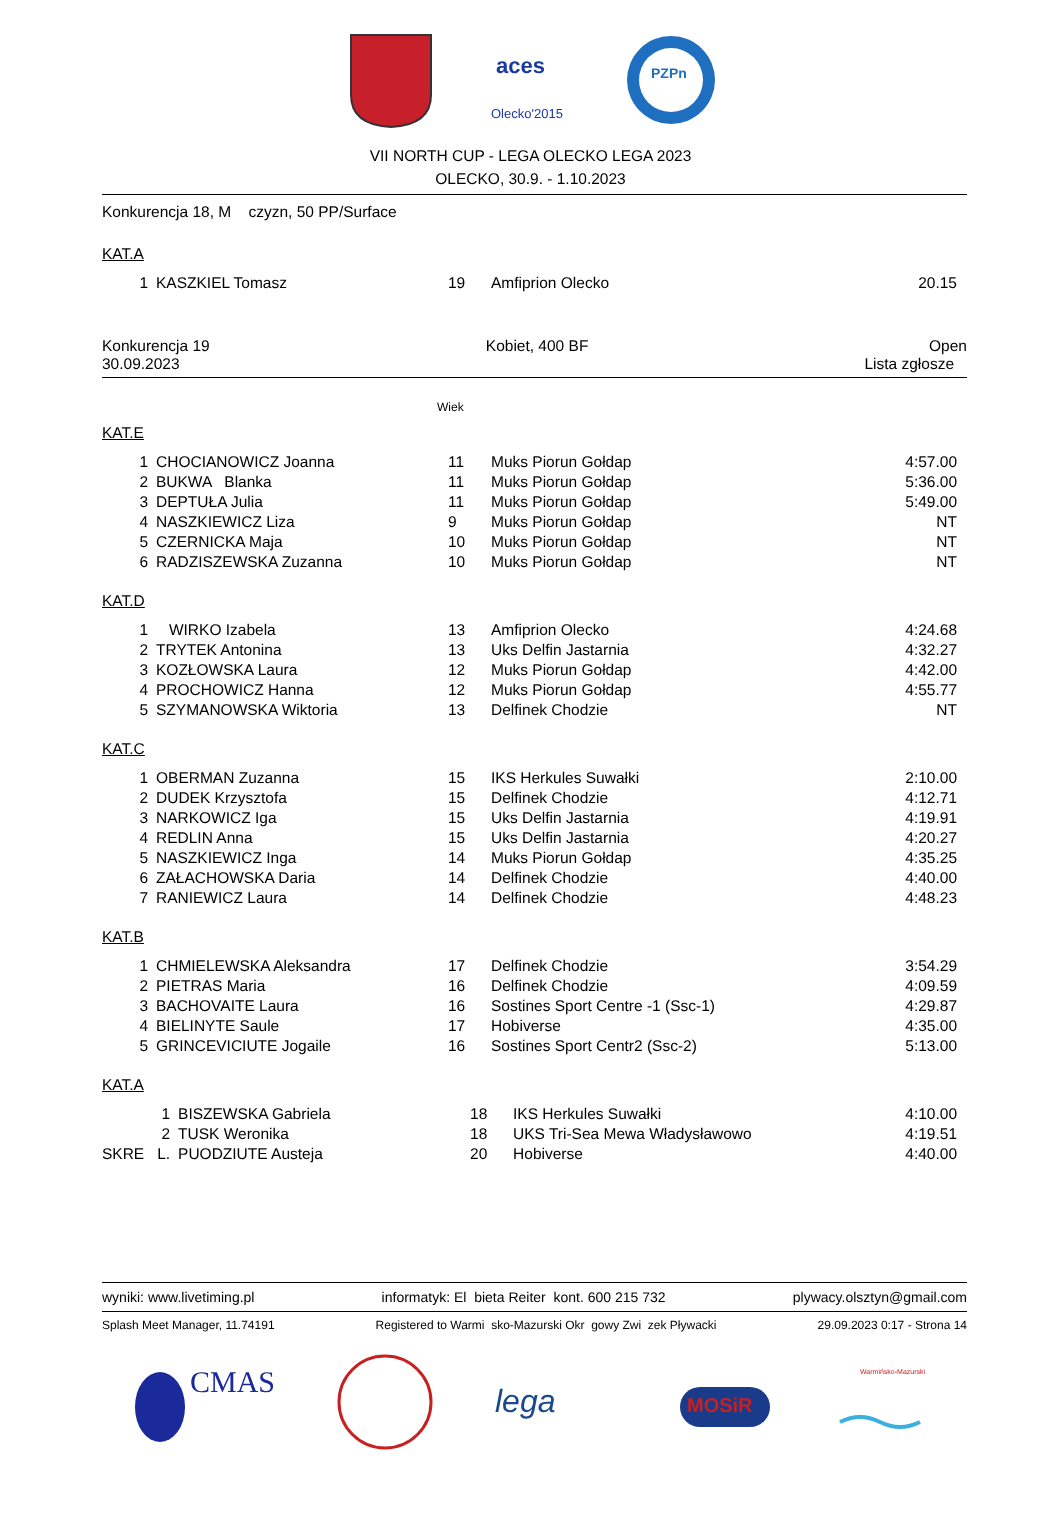aces
Olecko'2015
PZPn
VII NORTH CUP - LEGA OLECKO LEGA 2023
OLECKO, 30.9. - 1.10.2023
Konkurencja 18, M czyzn, 50 PP/Surface
KAT.A
| 1 | KASZKIEL Tomasz | 19 | Amfiprion Olecko | 20.15 |
Konkurencja 19
30.09.2023 Kobiet, 400 BF Open
Lista zgłosze
Wiek
KAT.E
| 1 | CHOCIANOWICZ Joanna | 11 | Muks Piorun Gołdap | 4:57.00 |
| 2 | BUKWA Blanka | 11 | Muks Piorun Gołdap | 5:36.00 |
| 3 | DEPTUŁA Julia | 11 | Muks Piorun Gołdap | 5:49.00 |
| 4 | NASZKIEWICZ Liza | 9 | Muks Piorun Gołdap | NT |
| 5 | CZERNICKA Maja | 10 | Muks Piorun Gołdap | NT |
| 6 | RADZISZEWSKA Zuzanna | 10 | Muks Piorun Gołdap | NT |
KAT.D
| 1 | WIRKO Izabela | 13 | Amfiprion Olecko | 4:24.68 |
| 2 | TRYTEK Antonina | 13 | Uks Delfin Jastarnia | 4:32.27 |
| 3 | KOZŁOWSKA Laura | 12 | Muks Piorun Gołdap | 4:42.00 |
| 4 | PROCHOWICZ Hanna | 12 | Muks Piorun Gołdap | 4:55.77 |
| 5 | SZYMANOWSKA Wiktoria | 13 | Delfinek Chodzie | NT |
KAT.C
| 1 | OBERMAN Zuzanna | 15 | IKS Herkules Suwałki | 2:10.00 |
| 2 | DUDEK Krzysztofa | 15 | Delfinek Chodzie | 4:12.71 |
| 3 | NARKOWICZ Iga | 15 | Uks Delfin Jastarnia | 4:19.91 |
| 4 | REDLIN Anna | 15 | Uks Delfin Jastarnia | 4:20.27 |
| 5 | NASZKIEWICZ Inga | 14 | Muks Piorun Gołdap | 4:35.25 |
| 6 | ZAŁACHOWSKA Daria | 14 | Delfinek Chodzie | 4:40.00 |
| 7 | RANIEWICZ Laura | 14 | Delfinek Chodzie | 4:48.23 |
KAT.B
| 1 | CHMIELEWSKA Aleksandra | 17 | Delfinek Chodzie | 3:54.29 |
| 2 | PIETRAS Maria | 16 | Delfinek Chodzie | 4:09.59 |
| 3 | BACHOVAITE Laura | 16 | Sostines Sport Centre -1 (Ssc-1) | 4:29.87 |
| 4 | BIELINYTE Saule | 17 | Hobiverse | 4:35.00 |
| 5 | GRINCEVICIUTE Jogaile | 16 | Sostines Sport Centr2 (Ssc-2) | 5:13.00 |
KAT.A
| 1 | BISZEWSKA Gabriela | 18 | IKS Herkules Suwałki | 4:10.00 |
| 2 | TUSK Weronika | 18 | UKS Tri-Sea Mewa Władysławowo | 4:19.51 |
| SKRE L. | PUODZIUTE Austeja | 20 | Hobiverse | 4:40.00 |
wyniki: www.livetiming.pl informatyk: El bieta Reiter kont. 600 215 732 plywacy.olsztyn@gmail.com
Splash Meet Manager, 11.74191 Registered to Warmi sko-Mazurski Okr gowy Zwi zek Pływacki 29.09.2023 0:17 - Strona 14
CMAS
lega
MOSiR
Warmińsko-Mazurski